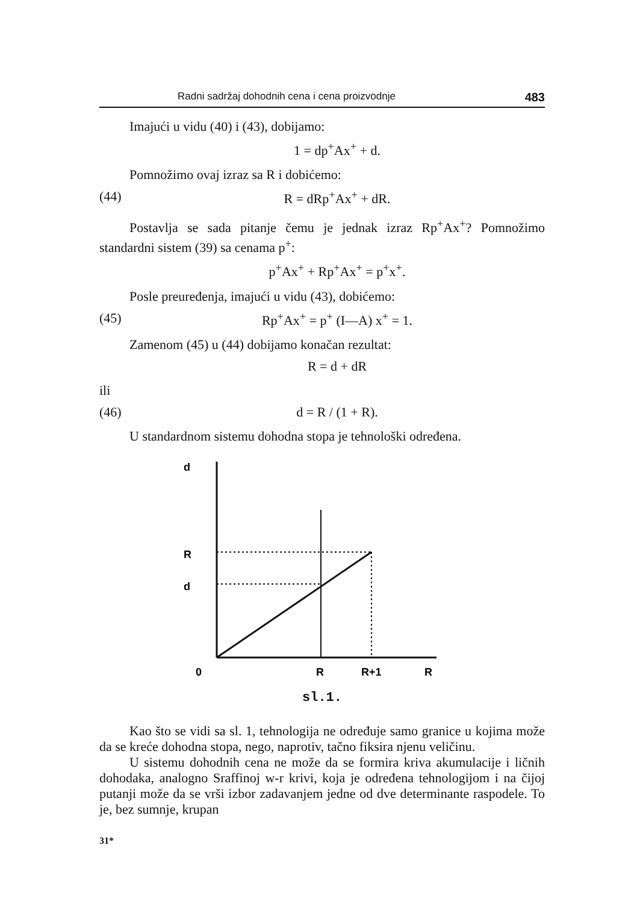Radni sadržaj dohodnih cena i cena proizvodnje 483
Imajući u vidu (40) i (43), dobijamo:
1 = dp<sup>+</sup>Ax<sup>+</sup> + d.
Pomnožimo ovaj izraz sa R i dobićemo:
(44) R = dRp<sup>+</sup>Ax<sup>+</sup> + dR.
Postavlja se sada pitanje čemu je jednak izraz Rp<sup>+</sup>Ax<sup>+</sup>? Pomnožimo standardni sistem (39) sa cenama p<sup>+</sup>:
p<sup>+</sup>Ax<sup>+</sup> + Rp<sup>+</sup>Ax<sup>+</sup> = p<sup>+</sup>x<sup>+</sup>.
Posle preuređenja, imajući u vidu (43), dobićemo:
(45) Rp<sup>+</sup>Ax<sup>+</sup> = p<sup>+</sup> (I—A) x<sup>+</sup> = 1.
Zamenom (45) u (44) dobijamo konačan rezultat:
R = d + dR
ili
(46) d = R / (1 + R).
U standardnom sistemu dohodna stopa je tehnološki određena.
d
R
d
0
R
R+1
R
sl.1.
Kao što se vidi sa sl. 1, tehnologija ne određuje samo granice u kojima može da se kreće dohodna stopa, nego, naprotiv, tačno fiksira njenu veličinu.
U sistemu dohodnih cena ne može da se formira kriva akumulacije i ličnih dohodaka, analogno Sraffinoj w-r krivi, koja je određena tehnologijom i na čijoj putanji može da se vrši izbor zadavanjem jedne od dve determinante raspodele. To je, bez sumnje, krupan
31*